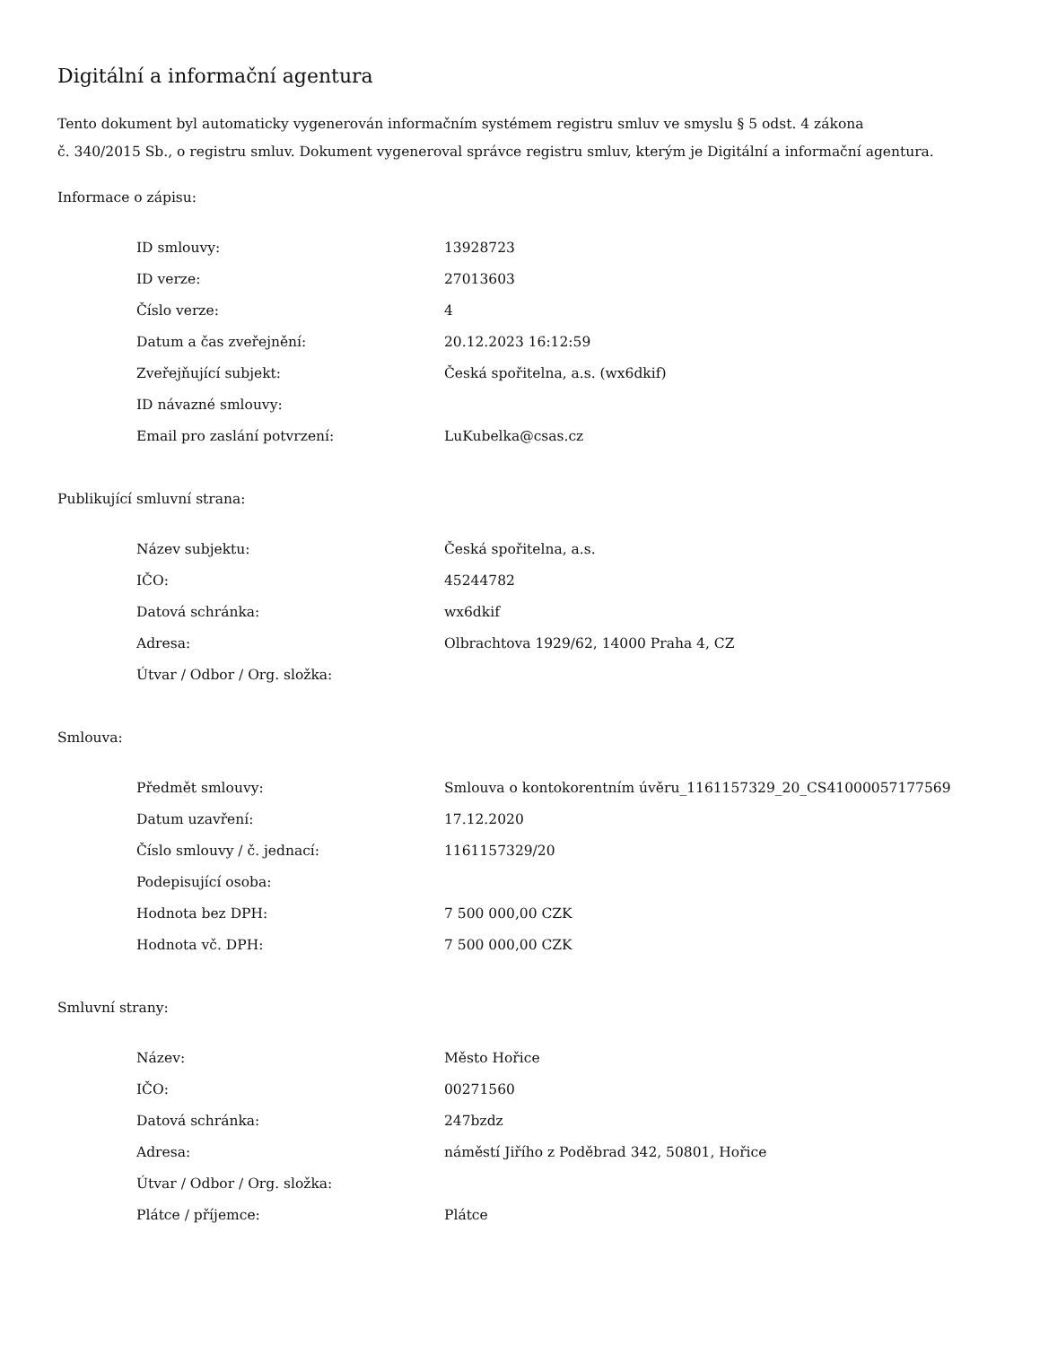Digitální a informační agentura
Tento dokument byl automaticky vygenerován informačním systémem registru smluv ve smyslu § 5 odst. 4 zákona
č. 340/2015 Sb., o registru smluv. Dokument vygeneroval správce registru smluv, kterým je Digitální a informační agentura.
Informace o zápisu:
| ID smlouvy: | 13928723 |
| ID verze: | 27013603 |
| Číslo verze: | 4 |
| Datum a čas zveřejnění: | 20.12.2023 16:12:59 |
| Zveřejňující subjekt: | Česká spořitelna, a.s. (wx6dkif) |
| ID návazné smlouvy: | |
| Email pro zaslání potvrzení: | LuKubelka@csas.cz |
Publikující smluvní strana:
| Název subjektu: | Česká spořitelna, a.s. |
| IČO: | 45244782 |
| Datová schránka: | wx6dkif |
| Adresa: | Olbrachtova 1929/62, 14000 Praha 4, CZ |
| Útvar / Odbor / Org. složka: | |
Smlouva:
| Předmět smlouvy: | Smlouva o kontokorentním úvěru_1161157329_20_CS41000057177569 |
| Datum uzavření: | 17.12.2020 |
| Číslo smlouvy / č. jednací: | 1161157329/20 |
| Podepisující osoba: | |
| Hodnota bez DPH: | 7 500 000,00 CZK |
| Hodnota vč. DPH: | 7 500 000,00 CZK |
Smluvní strany:
| Název: | Město Hořice |
| IČO: | 00271560 |
| Datová schránka: | 247bzdz |
| Adresa: | náměstí Jiřího z Poděbrad 342, 50801, Hořice |
| Útvar / Odbor / Org. složka: | |
| Plátce / příjemce: | Plátce |